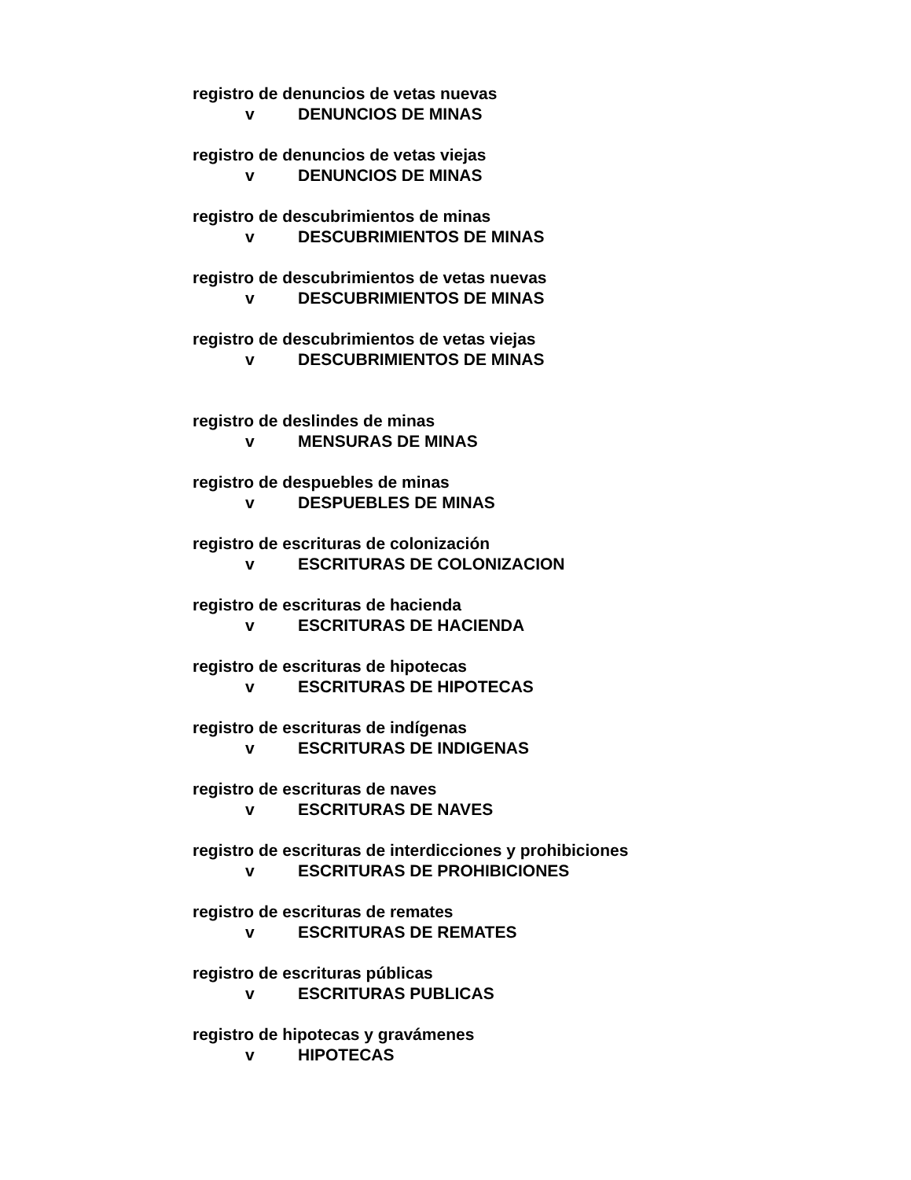registro de denuncios de vetas nuevas
v DENUNCIOS DE MINAS
registro de denuncios de vetas viejas
v DENUNCIOS DE MINAS
registro de descubrimientos de minas
v DESCUBRIMIENTOS DE MINAS
registro de descubrimientos de vetas nuevas
v DESCUBRIMIENTOS DE MINAS
registro de descubrimientos de vetas viejas
v DESCUBRIMIENTOS DE MINAS
registro de deslindes de minas
v MENSURAS DE MINAS
registro de despuebles de minas
v DESPUEBLES DE MINAS
registro de escrituras de colonización
v ESCRITURAS DE COLONIZACION
registro de escrituras de hacienda
v ESCRITURAS DE HACIENDA
registro de escrituras de hipotecas
v ESCRITURAS DE HIPOTECAS
registro de escrituras de indígenas
v ESCRITURAS DE INDIGENAS
registro de escrituras de naves
v ESCRITURAS DE NAVES
registro de escrituras de interdicciones y prohibiciones
v ESCRITURAS DE PROHIBICIONES
registro de escrituras de remates
v ESCRITURAS DE REMATES
registro de escrituras públicas
v ESCRITURAS PUBLICAS
registro de hipotecas y gravámenes
v HIPOTECAS